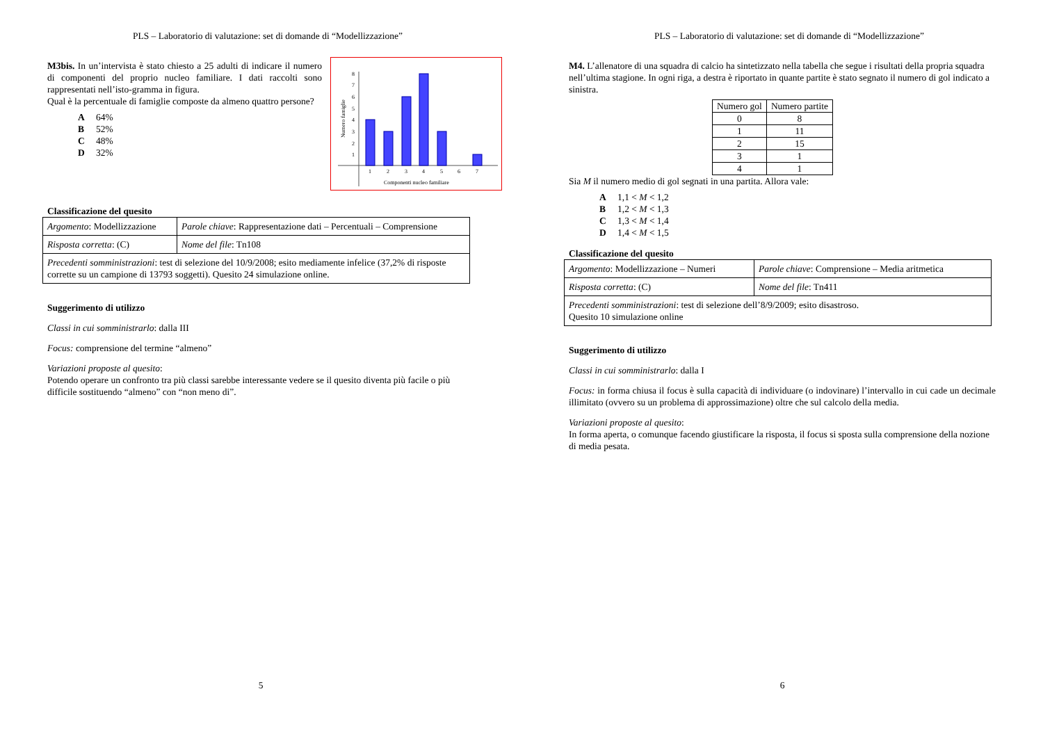PLS – Laboratorio di valutazione: set di domande di “Modellizzazione”
1
2
3
4
5
6
7
1
2
3
4
5
6
7
8
Componenti nucleo familiare
Numero famiglie
M3bis. In un’intervista è stato chiesto a 25 adulti di indicare il numero di componenti del proprio nucleo familiare. I dati raccolti sono rappresentati nell’isto-gramma in figura.
Qual è la percentuale di famiglie composte da almeno quattro persone?
A 64%
B 52%
C 48%
D 32%
Classificazione del quesito
| Argomento : Modellizzazione | Parole chiave : Rappresentazione dati – Percentuali – Comprensione |
| Risposta corretta : (C) | Nome del file : Tn108 |
| Precedenti somministrazioni : test di selezione del 10/9/2008; esito mediamente infelice (37,2% di risposte corrette su un campione di 13793 soggetti). Quesito 24 simulazione online. | |
Suggerimento di utilizzo
Classi in cui somministrarlo: dalla III
Focus: comprensione del termine “almeno”
Variazioni proposte al quesito:
Potendo operare un confronto tra più classi sarebbe interessante vedere se il quesito diventa più facile o più difficile sostituendo “almeno” con “non meno di”.
5
PLS – Laboratorio di valutazione: set di domande di “Modellizzazione”
M4. L’allenatore di una squadra di calcio ha sintetizzato nella tabella che segue i risultati della propria squadra nell’ultima stagione. In ogni riga, a destra è riportato in quante partite è stato segnato il numero di gol indicato a sinistra.
| Numero gol | Numero partite |
| 0 | 8 |
| 1 | 11 |
| 2 | 15 |
| 3 | 1 |
| 4 | 1 |
Sia M il numero medio di gol segnati in una partita. Allora vale:
A 1,1 < M < 1,2
B 1,2 < M < 1,3
C 1,3 < M < 1,4
D 1,4 < M < 1,5
Classificazione del quesito
| Argomento : Modellizzazione – Numeri | Parole chiave : Comprensione – Media aritmetica |
| Risposta corretta : (C) | Nome del file : Tn411 |
| Precedenti somministrazioni : test di selezione dell’8/9/2009; esito disastroso. Quesito 10 simulazione online | |
Suggerimento di utilizzo
Classi in cui somministrarlo: dalla I
Focus: in forma chiusa il focus è sulla capacità di individuare (o indovinare) l’intervallo in cui cade un decimale illimitato (ovvero su un problema di approssimazione) oltre che sul calcolo della media.
Variazioni proposte al quesito:
In forma aperta, o comunque facendo giustificare la risposta, il focus si sposta sulla comprensione della nozione di media pesata.
6